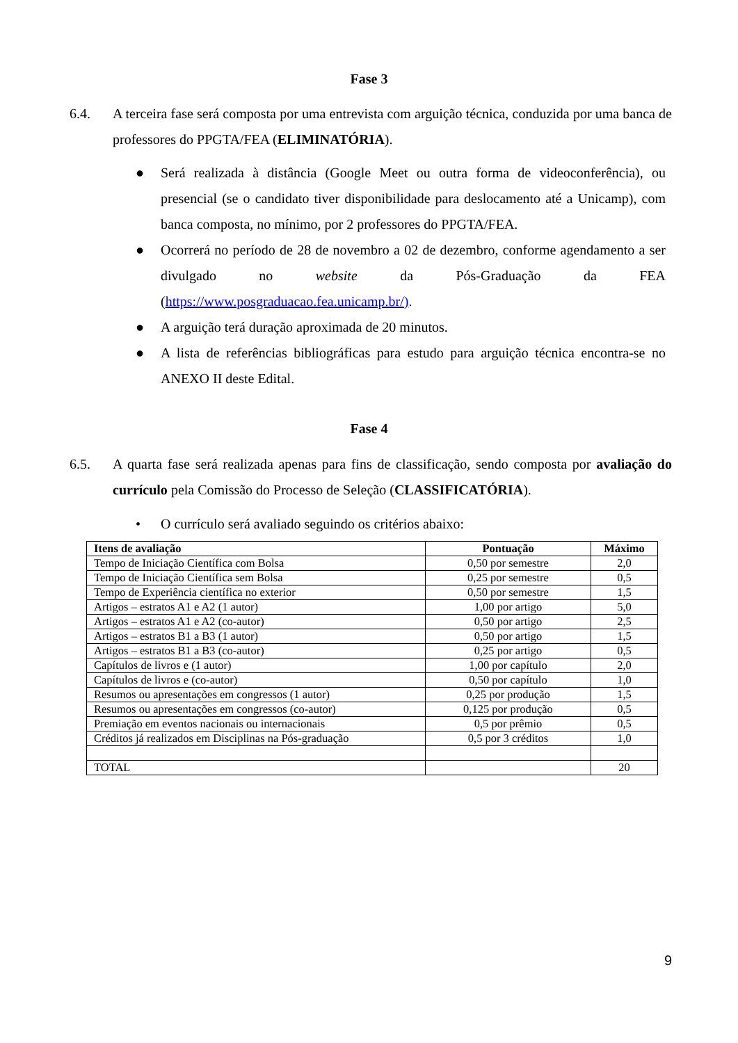Fase 3
6.4. A terceira fase será composta por uma entrevista com arguição técnica, conduzida por uma banca de professores do PPGTA/FEA (ELIMINATÓRIA).
● Será realizada à distância (Google Meet ou outra forma de videoconferência), ou presencial (se o candidato tiver disponibilidade para deslocamento até a Unicamp), com banca composta, no mínimo, por 2 professores do PPGTA/FEA.
● Ocorrerá no período de 28 de novembro a 02 de dezembro, conforme agendamento a ser divulgado no website da Pós-Graduação da FEA (https://www.posgraduacao.fea.unicamp.br/).
● A arguição terá duração aproximada de 20 minutos.
● A lista de referências bibliográficas para estudo para arguição técnica encontra-se no ANEXO II deste Edital.
Fase 4
6.5. A quarta fase será realizada apenas para fins de classificação, sendo composta por avaliação do currículo pela Comissão do Processo de Seleção (CLASSIFICATÓRIA).
• O currículo será avaliado seguindo os critérios abaixo:
| Itens de avaliação | Pontuação | Máximo |
| --- | --- | --- |
| Tempo de Iniciação Científica com Bolsa | 0,50 por semestre | 2,0 |
| Tempo de Iniciação Científica sem Bolsa | 0,25 por semestre | 0,5 |
| Tempo de Experiência científica no exterior | 0,50 por semestre | 1,5 |
| Artigos – estratos A1 e A2 (1 autor) | 1,00 por artigo | 5,0 |
| Artigos – estratos A1 e A2 (co-autor) | 0,50 por artigo | 2,5 |
| Artigos – estratos B1 a B3 (1 autor) | 0,50 por artigo | 1,5 |
| Artigos – estratos B1 a B3 (co-autor) | 0,25 por artigo | 0,5 |
| Capítulos de livros e (1 autor) | 1,00 por capítulo | 2,0 |
| Capítulos de livros e (co-autor) | 0,50 por capítulo | 1,0 |
| Resumos ou apresentações em congressos (1 autor) | 0,25 por produção | 1,5 |
| Resumos ou apresentações em congressos (co-autor) | 0,125 por produção | 0,5 |
| Premiação em eventos nacionais ou internacionais | 0,5 por prêmio | 0,5 |
| Créditos já realizados em Disciplinas na Pós-graduação | 0,5 por 3 créditos | 1,0 |
| TOTAL | | 20 |
9